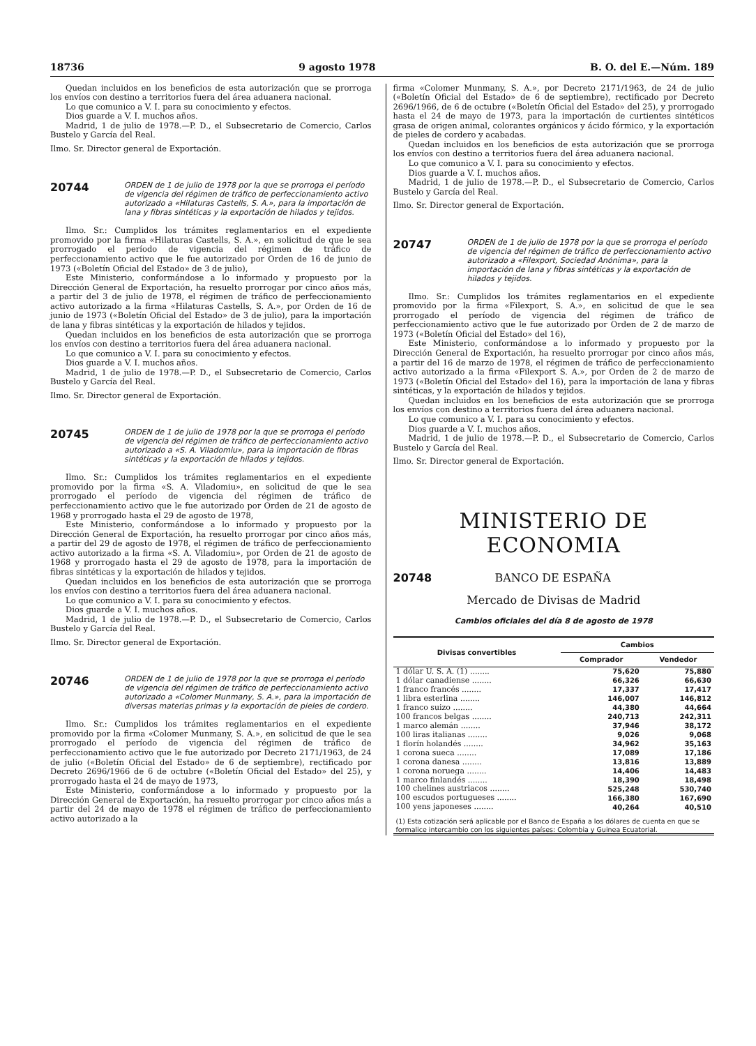18736 9 agosto 1978 B. O. del E.—Núm. 189
Quedan incluidos en los beneficios de esta autorización que se prorroga los envíos con destino a territorios fuera del área aduanera nacional.
Lo que comunico a V. I. para su conocimiento y efectos.
Dios guarde a V. I. muchos años.
Madrid, 1 de julio de 1978.—P. D., el Subsecretario de Comercio, Carlos Bustelo y García del Real.
Ilmo. Sr. Director general de Exportación.
20744 ORDEN de 1 de julio de 1978 por la que se prorroga el período de vigencia del régimen de tráfico de perfeccionamiento activo autorizado a «Hilaturas Castells, S. A.», para la importación de lana y fibras sintéticas y la exportación de hilados y tejidos.
Ilmo. Sr.: Cumplidos los trámites reglamentarios en el expediente promovido por la firma «Hilaturas Castells, S. A.», en solicitud de que le sea prorrogado el período de vigencia del régimen de tráfico de perfeccionamiento activo que le fue autorizado por Orden de 16 de junio de 1973 («Boletín Oficial del Estado» de 3 de julio),
Este Ministerio, conformándose a lo informado y propuesto por la Dirección General de Exportación, ha resuelto prorrogar por cinco años más, a partir del 3 de julio de 1978, el régimen de tráfico de perfeccionamiento activo autorizado a la firma «Hilaturas Castells, S. A.», por Orden de 16 de junio de 1973 («Boletín Oficial del Estado» de 3 de julio), para la importación de lana y fibras sintéticas y la exportación de hilados y tejidos.
Quedan incluidos en los beneficios de esta autorización que se prorroga los envíos con destino a territorios fuera del área aduanera nacional.
Lo que comunico a V. I. para su conocimiento y efectos.
Dios guarde a V. I. muchos años.
Madrid, 1 de julio de 1978.—P. D., el Subsecretario de Comercio, Carlos Bustelo y García del Real.
Ilmo. Sr. Director general de Exportación.
20745 ORDEN de 1 de julio de 1978 por la que se prorroga el período de vigencia del régimen de tráfico de perfeccionamiento activo autorizado a «S. A. Viladomiu», para la importación de fibras sintéticas y la exportación de hilados y tejidos.
Ilmo. Sr.: Cumplidos los trámites reglamentarios en el expediente promovido por la firma «S. A. Viladomiu», en solicitud de que le sea prorrogado el período de vigencia del régimen de tráfico de perfeccionamiento activo que le fue autorizado por Orden de 21 de agosto de 1968 y prorrogado hasta el 29 de agosto de 1978,
Este Ministerio, conformándose a lo informado y propuesto por la Dirección General de Exportación, ha resuelto prorrogar por cinco años más, a partir del 29 de agosto de 1978, el régimen de tráfico de perfeccionamiento activo autorizado a la firma «S. A. Viladomiu», por Orden de 21 de agosto de 1968 y prorrogado hasta el 29 de agosto de 1978, para la importación de fibras sintéticas y la exportación de hilados y tejidos.
Quedan incluidos en los beneficios de esta autorización que se prorroga los envíos con destino a territorios fuera del área aduanera nacional.
Lo que comunico a V. I. para su conocimiento y efectos.
Dios guarde a V. I. muchos años.
Madrid, 1 de julio de 1978.—P. D., el Subsecretario de Comercio, Carlos Bustelo y García del Real.
Ilmo. Sr. Director general de Exportación.
20746 ORDEN de 1 de julio de 1978 por la que se prorroga el período de vigencia del régimen de tráfico de perfeccionamiento activo autorizado a «Colomer Munmany, S. A.», para la importación de diversas materias primas y la exportación de pieles de cordero.
Ilmo. Sr.: Cumplidos los trámites reglamentarios en el expediente promovido por la firma «Colomer Munmany, S. A.», en solicitud de que le sea prorrogado el período de vigencia del régimen de tráfico de perfeccionamiento activo que le fue autorizado por Decreto 2171/1963, de 24 de julio («Boletín Oficial del Estado» de 6 de septiembre), rectificado por Decreto 2696/1966 de 6 de octubre («Boletín Oficial del Estado» del 25), y prorrogado hasta el 24 de mayo de 1973,
Este Ministerio, conformándose a lo informado y propuesto por la Dirección General de Exportación, ha resuelto prorrogar por cinco años más a partir del 24 de mayo de 1978 el régimen de tráfico de perfeccionamiento activo autorizado a la
firma «Colomer Munmany, S. A.», por Decreto 2171/1963, de 24 de julio («Boletín Oficial del Estado» de 6 de septiembre), rectificado por Decreto 2696/1966, de 6 de octubre («Boletín Oficial del Estado» del 25), y prorrogado hasta el 24 de mayo de 1973, para la importación de curtientes sintéticos grasa de origen animal, colorantes orgánicos y ácido fórmico, y la exportación de pieles de cordero y acabadas.
Quedan incluidos en los beneficios de esta autorización que se prorroga los envíos con destino a territorios fuera del área aduanera nacional.
Lo que comunico a V. I. para su conocimiento y efectos.
Dios guarde a V. I. muchos años.
Madrid, 1 de julio de 1978.—P. D., el Subsecretario de Comercio, Carlos Bustelo y García del Real.
Ilmo. Sr. Director general de Exportación.
20747 ORDEN de 1 de julio de 1978 por la que se prorroga el período de vigencia del régimen de tráfico de perfeccionamiento activo autorizado a «Filexport, Sociedad Anónima», para la importación de lana y fibras sintéticas y la exportación de hilados y tejidos.
Ilmo. Sr.: Cumplidos los trámites reglamentarios en el expediente promovido por la firma «Filexport, S. A.», en solicitud de que le sea prorrogado el período de vigencia del régimen de tráfico de perfeccionamiento activo que le fue autorizado por Orden de 2 de marzo de 1973 («Boletín Oficial del Estado» del 16),
Este Ministerio, conformándose a lo informado y propuesto por la Dirección General de Exportación, ha resuelto prorrogar por cinco años más, a partir del 16 de marzo de 1978, el régimen de tráfico de perfeccionamiento activo autorizado a la firma «Filexport S. A.», por Orden de 2 de marzo de 1973 («Boletín Oficial del Estado» del 16), para la importación de lana y fibras sintéticas, y la exportación de hilados y tejidos.
Quedan incluidos en los beneficios de esta autorización que se prorroga los envíos con destino a territorios fuera del área aduanera nacional.
Lo que comunico a V. I. para su conocimiento y efectos.
Dios guarde a V. I. muchos años.
Madrid, 1 de julio de 1978.—P. D., el Subsecretario de Comercio, Carlos Bustelo y García del Real.
Ilmo. Sr. Director general de Exportación.
MINISTERIO DE ECONOMIA
20748 BANCO DE ESPAÑA
Mercado de Divisas de Madrid
Cambios oficiales del día 8 de agosto de 1978
| Divisas convertibles | Cambios | |
| --- | --- | --- |
| | Comprador | Vendedor |
| 1 dólar U. S. A. (1) ........ | 75,620 | 75,880 |
| 1 dólar canadiense ........ | 66,326 | 66,630 |
| 1 franco francés ........ | 17,337 | 17,417 |
| 1 libra esterlina ........ | 146,007 | 146,812 |
| 1 franco suizo ........ | 44,380 | 44,664 |
| 100 francos belgas ........ | 240,713 | 242,311 |
| 1 marco alemán ........ | 37,946 | 38,172 |
| 100 liras italianas ........ | 9,026 | 9,068 |
| 1 florín holandés ........ | 34,962 | 35,163 |
| 1 corona sueca ........ | 17,089 | 17,186 |
| 1 corona danesa ........ | 13,816 | 13,889 |
| 1 corona noruega ........ | 14,406 | 14,483 |
| 1 marco finlandés ........ | 18,390 | 18,498 |
| 100 chelines austriacos ........ | 525,248 | 530,740 |
| 100 escudos portugueses ........ | 166,380 | 167,690 |
| 100 yens japoneses ........ | 40,264 | 40,510 |
| (1) Esta cotización será aplicable por el Banco de España a los dólares de cuenta en que se formalice intercambio con los siguientes países: Colombia y Guinea Ecuatorial. | | |